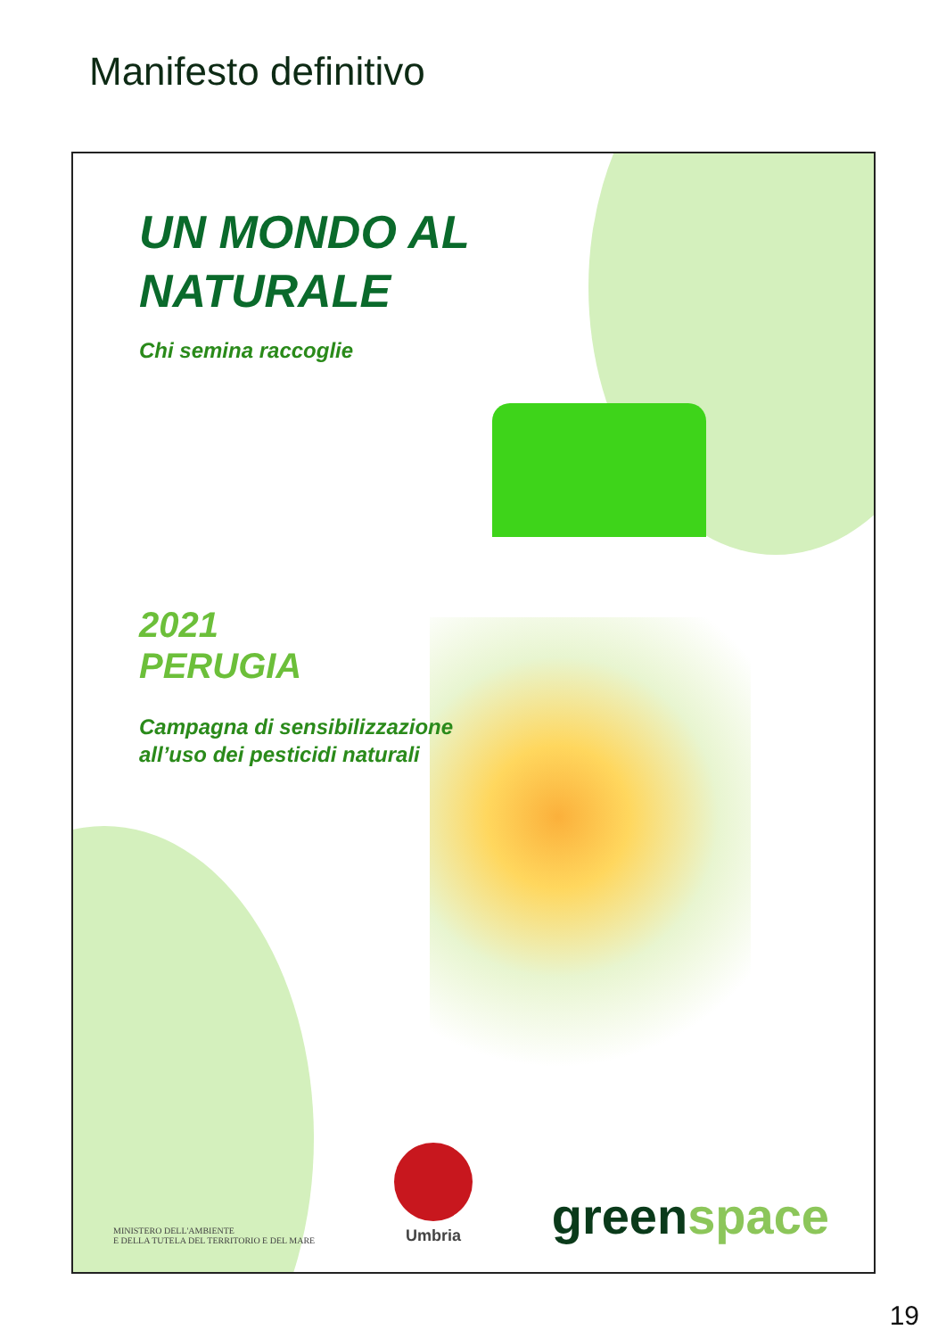Manifesto definitivo
UN MONDO AL NATURALE
Chi semina raccoglie
2021
PERUGIA
Campagna di sensibilizzazione all’uso dei pesticidi naturali
MINISTERO DELL'AMBIENTE
E DELLA TUTELA DEL TERRITORIO E DEL MARE
Umbria
greenspace
19